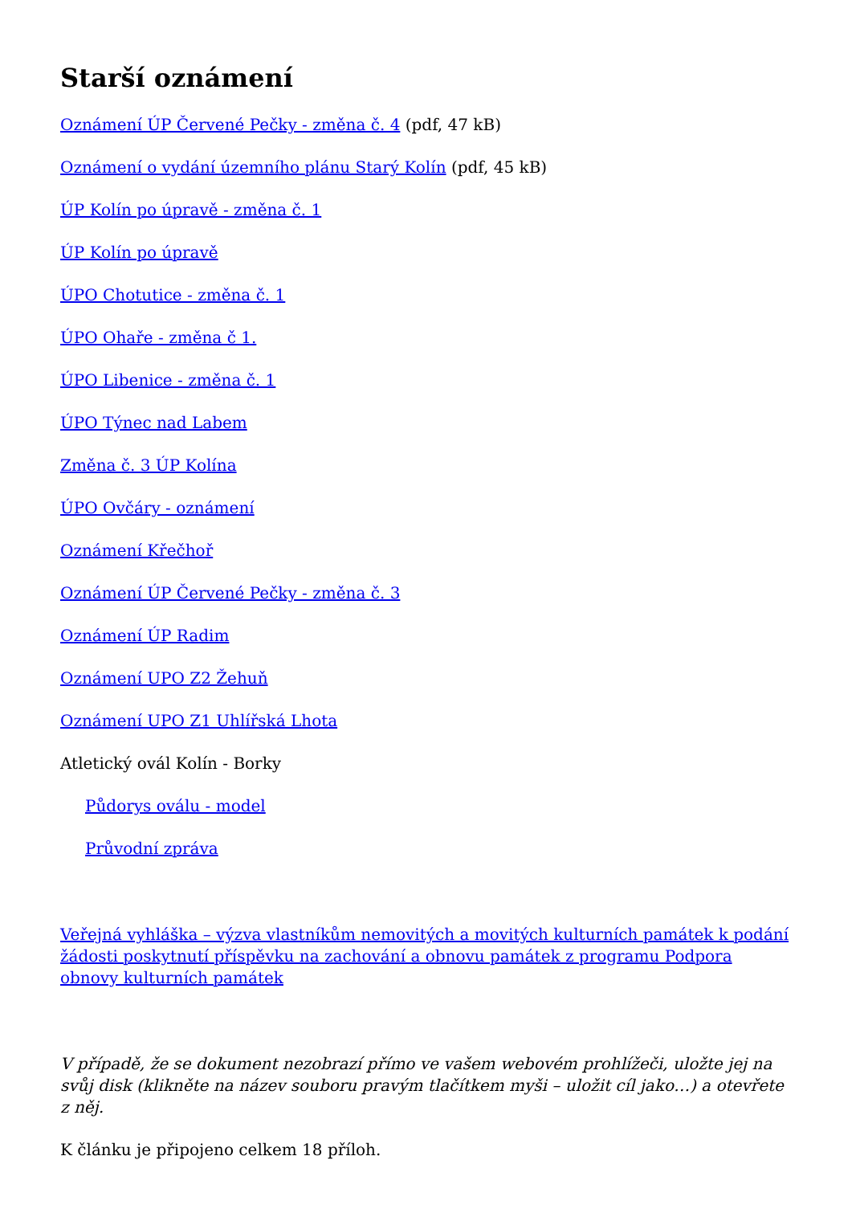Starší oznámení
Oznámení ÚP Červené Pečky - změna č. 4 (pdf, 47 kB)
Oznámení o vydání územního plánu Starý Kolín (pdf, 45 kB)
ÚP Kolín po úpravě - změna č. 1
ÚP Kolín po úpravě
ÚPO Chotutice - změna č. 1
ÚPO Ohaře - změna č 1.
ÚPO Libenice - změna č. 1
ÚPO Týnec nad Labem
Změna č. 3 ÚP Kolína
ÚPO Ovčáry - oznámení
Oznámení Křečhoř
Oznámení ÚP Červené Pečky - změna č. 3
Oznámení ÚP Radim
Oznámení UPO Z2 Žehuň
Oznámení UPO Z1 Uhlířská Lhota
Atletický ovál Kolín - Borky
Půdorys oválu - model
Průvodní zpráva
Veřejná vyhláška – výzva vlastníkům nemovitých a movitých kulturních památek k podání žádosti poskytnutí příspěvku na zachování a obnovu památek z programu Podpora obnovy kulturních památek
V případě, že se dokument nezobrazí přímo ve vašem webovém prohlížeči, uložte jej na svůj disk (klikněte na název souboru pravým tlačítkem myši – uložit cíl jako…) a otevřete z něj.
K článku je připojeno celkem 18 příloh.